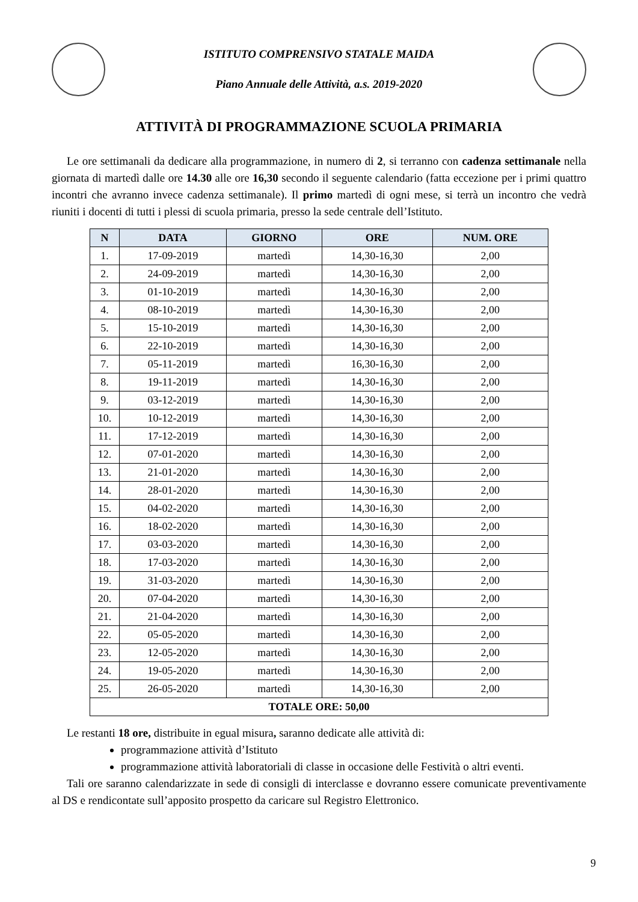ISTITUTO COMPRENSIVO STATALE MAIDA
Piano Annuale delle Attività, a.s. 2019-2020
ATTIVITÀ DI PROGRAMMAZIONE SCUOLA PRIMARIA
Le ore settimanali da dedicare alla programmazione, in numero di 2, si terranno con cadenza settimanale nella giornata di martedì dalle ore 14.30 alle ore 16,30 secondo il seguente calendario (fatta eccezione per i primi quattro incontri che avranno invece cadenza settimanale). Il primo martedì di ogni mese, si terrà un incontro che vedrà riuniti i docenti di tutti i plessi di scuola primaria, presso la sede centrale dell’Istituto.
| N | DATA | GIORNO | ORE | NUM. ORE |
| --- | --- | --- | --- | --- |
| 1. | 17-09-2019 | martedì | 14,30-16,30 | 2,00 |
| 2. | 24-09-2019 | martedì | 14,30-16,30 | 2,00 |
| 3. | 01-10-2019 | martedì | 14,30-16,30 | 2,00 |
| 4. | 08-10-2019 | martedì | 14,30-16,30 | 2,00 |
| 5. | 15-10-2019 | martedì | 14,30-16,30 | 2,00 |
| 6. | 22-10-2019 | martedì | 14,30-16,30 | 2,00 |
| 7. | 05-11-2019 | martedì | 16,30-16,30 | 2,00 |
| 8. | 19-11-2019 | martedì | 14,30-16,30 | 2,00 |
| 9. | 03-12-2019 | martedì | 14,30-16,30 | 2,00 |
| 10. | 10-12-2019 | martedì | 14,30-16,30 | 2,00 |
| 11. | 17-12-2019 | martedì | 14,30-16,30 | 2,00 |
| 12. | 07-01-2020 | martedì | 14,30-16,30 | 2,00 |
| 13. | 21-01-2020 | martedì | 14,30-16,30 | 2,00 |
| 14. | 28-01-2020 | martedì | 14,30-16,30 | 2,00 |
| 15. | 04-02-2020 | martedì | 14,30-16,30 | 2,00 |
| 16. | 18-02-2020 | martedì | 14,30-16,30 | 2,00 |
| 17. | 03-03-2020 | martedì | 14,30-16,30 | 2,00 |
| 18. | 17-03-2020 | martedì | 14,30-16,30 | 2,00 |
| 19. | 31-03-2020 | martedì | 14,30-16,30 | 2,00 |
| 20. | 07-04-2020 | martedì | 14,30-16,30 | 2,00 |
| 21. | 21-04-2020 | martedì | 14,30-16,30 | 2,00 |
| 22. | 05-05-2020 | martedì | 14,30-16,30 | 2,00 |
| 23. | 12-05-2020 | martedì | 14,30-16,30 | 2,00 |
| 24. | 19-05-2020 | martedì | 14,30-16,30 | 2,00 |
| 25. | 26-05-2020 | martedì | 14,30-16,30 | 2,00 |
| TOTALE ORE: 50,00 | | | | |
Le restanti 18 ore, distribuite in egual misura, saranno dedicate alle attività di:
programmazione attività d’Istituto
programmazione attività laboratoriali di classe in occasione delle Festività o altri eventi.
Tali ore saranno calendarizzate in sede di consigli di interclasse e dovranno essere comunicate preventivamente al DS e rendicontate sull’apposito prospetto da caricare sul Registro Elettronico.
9